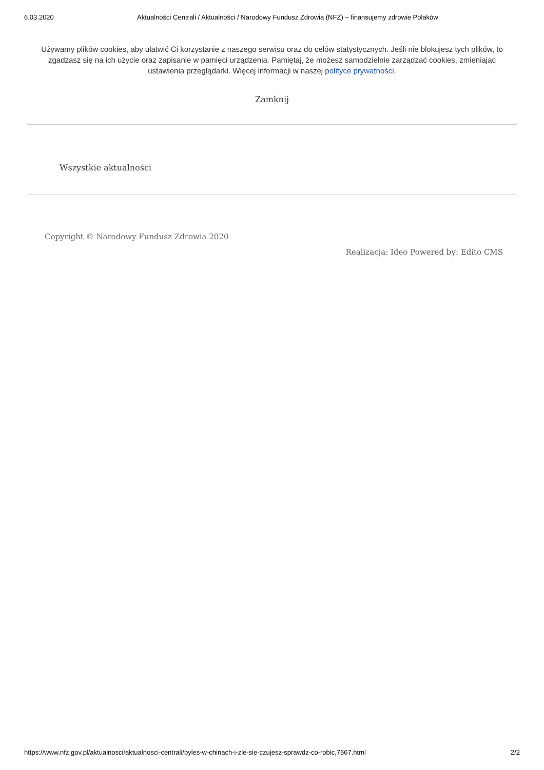6.03.2020 Aktualności Centrali / Aktualności / Narodowy Fundusz Zdrowia (NFZ) – finansujemy zdrowie Polaków
Używamy plików cookies, aby ułatwić Ci korzystanie z naszego serwisu oraz do celów statystycznych. Jeśli nie blokujesz tych plików, to zgadzasz się na ich użycie oraz zapisanie w pamięci urządzenia. Pamiętaj, że możesz samodzielnie zarządzać cookies, zmieniając ustawienia przeglądarki. Więcej informacji w naszej polityce prywatności.
Zamknij
Wszystkie aktualności
Copyright © Narodowy Fundusz Zdrowia 2020
Realizacja: Ideo Powered by: Edito CMS
https://www.nfz.gov.pl/aktualnosci/aktualnosci-centrali/byles-w-chinach-i-zle-sie-czujesz-sprawdz-co-robic,7567.html 2/2